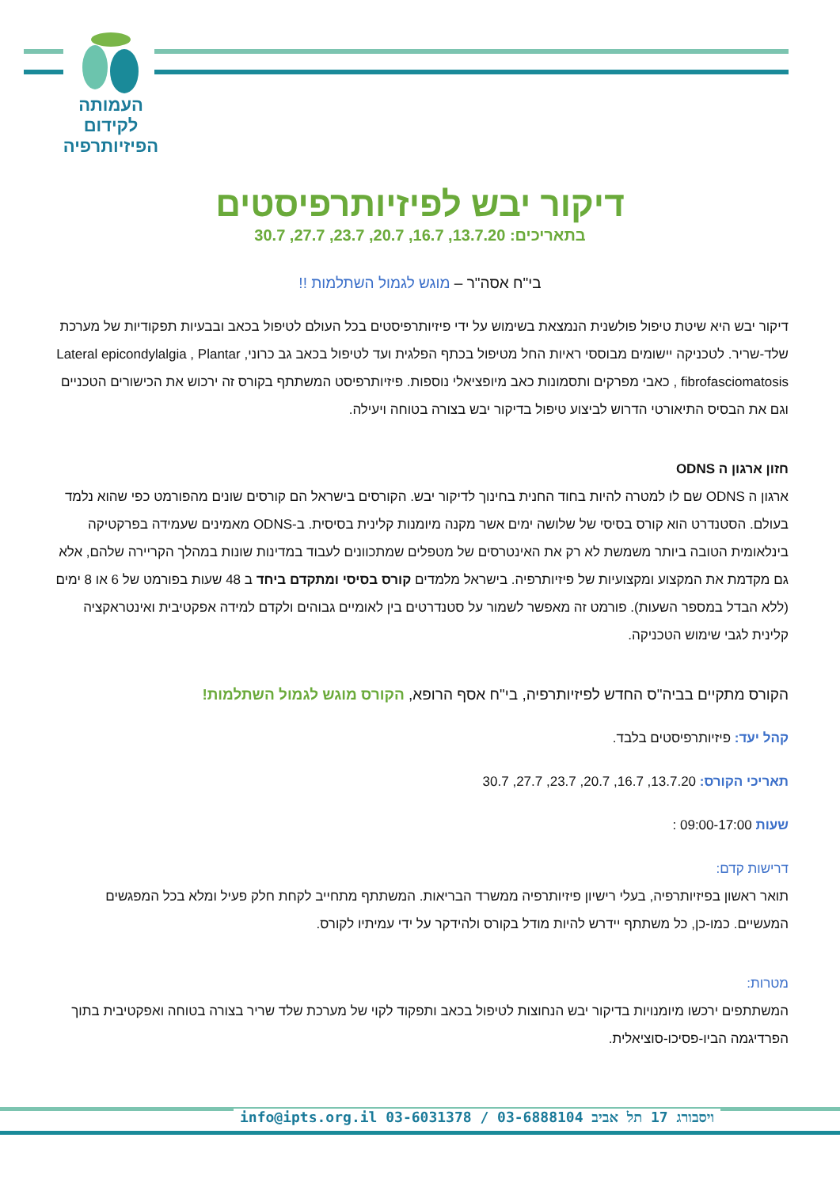העמותה
לקידום
הפיזיותרפיה
דיקור יבש לפיזיותרפיסטים
בתאריכים: 13.7.20, 16.7, 20.7, 23.7, 27.7, 30.7
בי"ח אסה"ר – מוגש לגמול השתלמות !!
דיקור יבש היא שיטת טיפול פולשנית הנמצאת בשימוש על ידי פיזיותרפיסטים בכל העולם לטיפול בכאב ובבעיות תפקודיות של מערכת שלד-שריר. לטכניקה יישומים מבוססי ראיות החל מטיפול בכתף הפלגית ועד לטיפול בכאב גב כרוני, Lateral epicondylalgia , Plantar fibrofasciomatosis , כאבי מפרקים ותסמונות כאב מיופציאלי נוספות. פיזיותרפיסט המשתתף בקורס זה ירכוש את הכישורים הטכניים וגם את הבסיס התיאורטי הדרוש לביצוע טיפול בדיקור יבש בצורה בטוחה ויעילה.
חזון ארגון ה ODNS
ארגון ה ODNS שם לו למטרה להיות בחוד החנית בחינוך לדיקור יבש. הקורסים בישראל הם קורסים שונים מהפורמט כפי שהוא נלמד בעולם. הסטנדרט הוא קורס בסיסי של שלושה ימים אשר מקנה מיומנות קלינית בסיסית. ב-ODNS מאמינים שעמידה בפרקטיקה בינלאומית הטובה ביותר משמשת לא רק את האינטרסים של מטפלים שמתכוונים לעבוד במדינות שונות במהלך הקריירה שלהם, אלא גם מקדמת את המקצוע ומקצועיות של פיזיותרפיה. בישראל מלמדים קורס בסיסי ומתקדם ביחד ב 48 שעות בפורמט של 6 או 8 ימים (ללא הבדל במספר השעות). פורמט זה מאפשר לשמור על סטנדרטים בין לאומיים גבוהים ולקדם למידה אפקטיבית ואינטראקציה קלינית לגבי שימוש הטכניקה.
הקורס מתקיים בביה"ס החדש לפיזיותרפיה, בי"ח אסף הרופא, הקורס מוגש לגמול השתלמות!
קהל יעד: פיזיותרפיסטים בלבד.
תאריכי הקורס: 13.7.20, 16.7, 20.7, 23.7, 27.7, 30.7
שעות 09:00-17:00 :
דרישות קדם:
תואר ראשון בפיזיותרפיה, בעלי רישיון פיזיותרפיה ממשרד הבריאות. המשתתף מתחייב לקחת חלק פעיל ומלא בכל המפגשים המעשיים. כמו-כן, כל משתתף יידרש להיות מודל בקורס ולהידקר על ידי עמיתיו לקורס.
מטרות:
המשתתפים ירכשו מיומנויות בדיקור יבש הנחוצות לטיפול בכאב ותפקוד לקוי של מערכת שלד שריר בצורה בטוחה ואפקטיבית בתוך הפרדיגמה הביו-פסיכו-סוציאלית.
info@ipts.org.il 03-6031378 / 03-6888104 ויסבורג 17 תל אביב